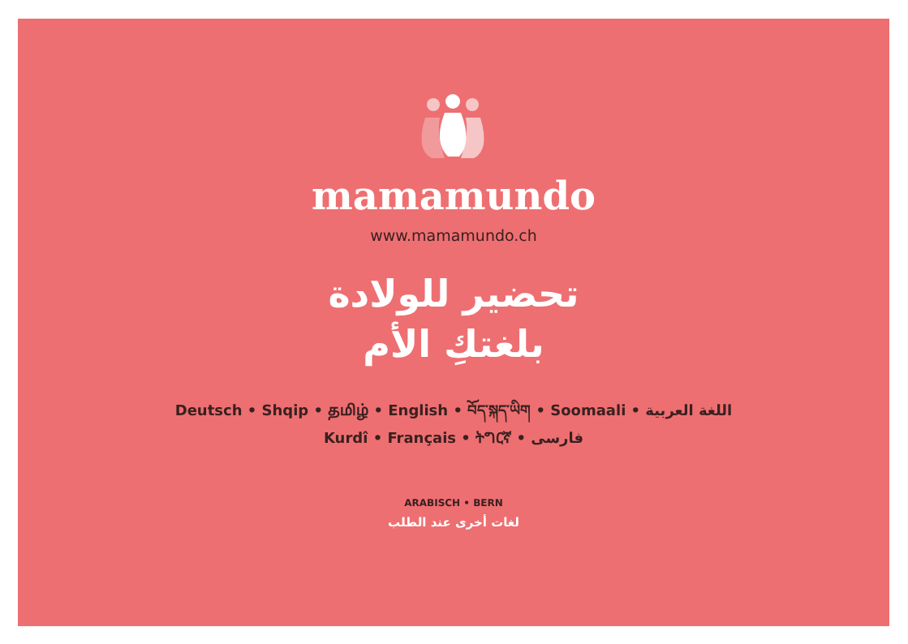mamamundo
www.mamamundo.ch
تحضير للولادة
بلغتكِ الأم
Deutsch • Shqip • தமிழ் • English • བོད་སྐད་ཡིག • Soomaali • اللغة العربية
Kurdî • Français • ትግርኛ • فارسی
ARABISCH • BERN
لغات أخرى عند الطلب